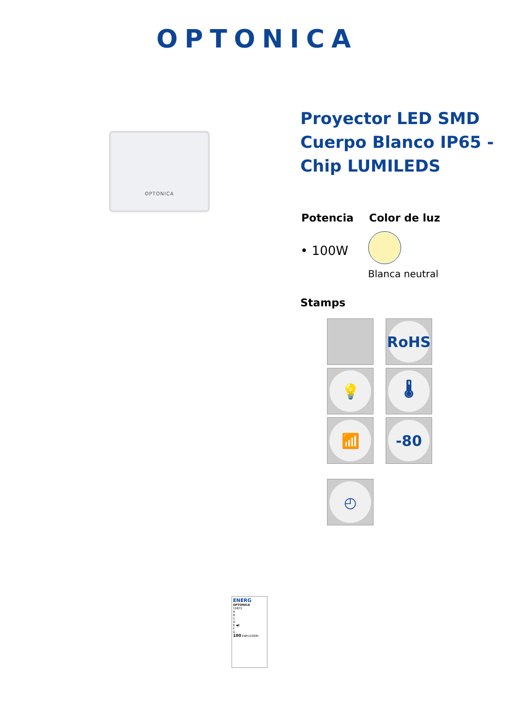OPTONICA
OPTONICA
Proyector LED SMD Cuerpo Blanco IP65 - Chip LUMILEDS
Potencia
• 100W
Color de luz
Blanca neutral
Stamps
RoHS
💡
🌡
📶
-80
◴
ENERG
OPTONICA
15872
A
B
C
D
E ◀E
F
G
100 kWh/1000h